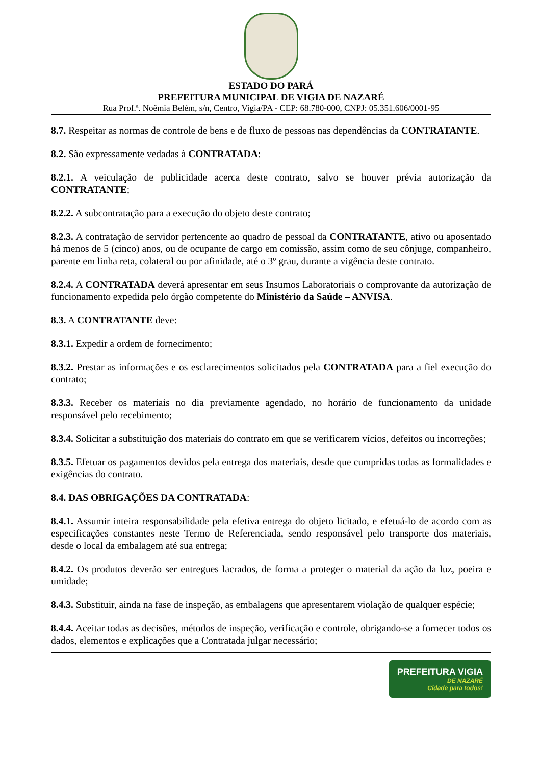ESTADO DO PARÁ
PREFEITURA MUNICIPAL DE VIGIA DE NAZARÉ
Rua Prof.ª. Noêmia Belém, s/n, Centro, Vigia/PA - CEP: 68.780-000, CNPJ: 05.351.606/0001-95
8.7. Respeitar as normas de controle de bens e de fluxo de pessoas nas dependências da CONTRATANTE.
8.2. São expressamente vedadas à CONTRATADA:
8.2.1. A veiculação de publicidade acerca deste contrato, salvo se houver prévia autorização da CONTRATANTE;
8.2.2. A subcontratação para a execução do objeto deste contrato;
8.2.3. A contratação de servidor pertencente ao quadro de pessoal da CONTRATANTE, ativo ou aposentado há menos de 5 (cinco) anos, ou de ocupante de cargo em comissão, assim como de seu cônjuge, companheiro, parente em linha reta, colateral ou por afinidade, até o 3º grau, durante a vigência deste contrato.
8.2.4. A CONTRATADA deverá apresentar em seus Insumos Laboratoriais o comprovante da autorização de funcionamento expedida pelo órgão competente do Ministério da Saúde – ANVISA.
8.3. A CONTRATANTE deve:
8.3.1. Expedir a ordem de fornecimento;
8.3.2. Prestar as informações e os esclarecimentos solicitados pela CONTRATADA para a fiel execução do contrato;
8.3.3. Receber os materiais no dia previamente agendado, no horário de funcionamento da unidade responsável pelo recebimento;
8.3.4. Solicitar a substituição dos materiais do contrato em que se verificarem vícios, defeitos ou incorreções;
8.3.5. Efetuar os pagamentos devidos pela entrega dos materiais, desde que cumpridas todas as formalidades e exigências do contrato.
8.4. DAS OBRIGAÇÕES DA CONTRATADA:
8.4.1. Assumir inteira responsabilidade pela efetiva entrega do objeto licitado, e efetuá-lo de acordo com as especificações constantes neste Termo de Referenciada, sendo responsável pelo transporte dos materiais, desde o local da embalagem até sua entrega;
8.4.2. Os produtos deverão ser entregues lacrados, de forma a proteger o material da ação da luz, poeira e umidade;
8.4.3. Substituir, ainda na fase de inspeção, as embalagens que apresentarem violação de qualquer espécie;
8.4.4. Aceitar todas as decisões, métodos de inspeção, verificação e controle, obrigando-se a fornecer todos os dados, elementos e explicações que a Contratada julgar necessário;
PREFEITURA VIGIA DE NAZARÉ Cidade para todos!